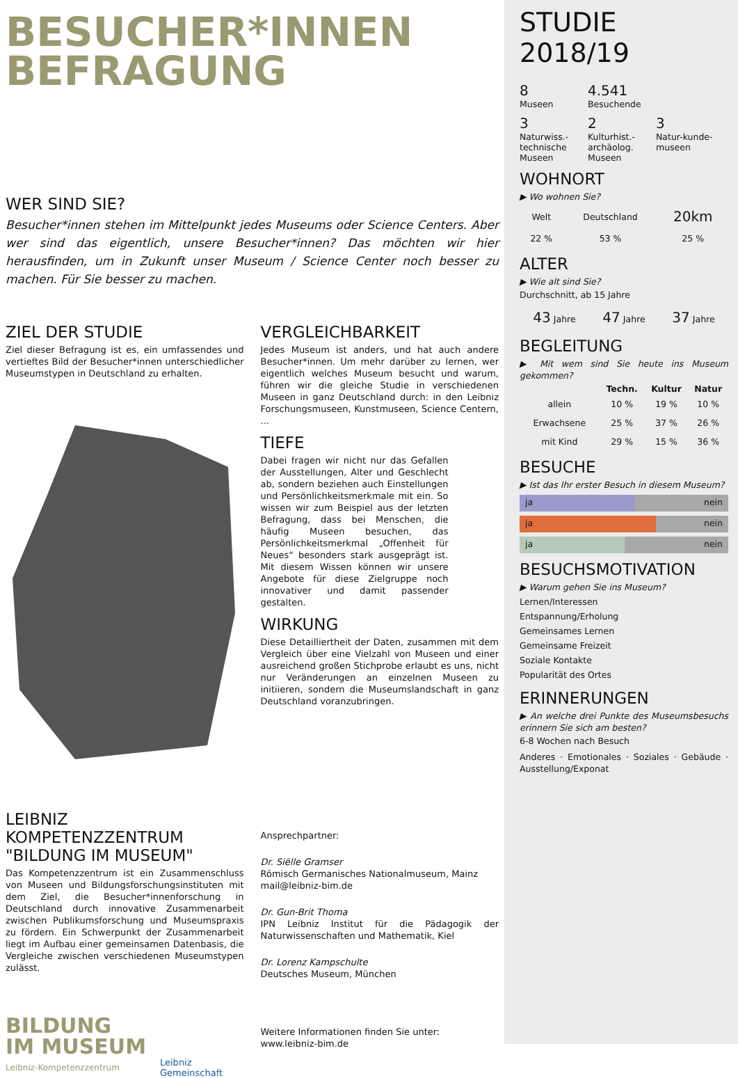BESUCHER*INNEN
BEFRAGUNG
WER SIND SIE?
Besucher*innen stehen im Mittelpunkt jedes Museums oder Science Centers. Aber wer sind das eigentlich, unsere Besucher*innen? Das möchten wir hier herausfinden, um in Zukunft unser Museum / Science Center noch besser zu machen. Für Sie besser zu machen.
ZIEL DER STUDIE
Ziel dieser Befragung ist es, ein umfassendes und vertieftes Bild der Besucher*innen unterschiedlicher Museumstypen in Deutschland zu erhalten.
LEIBNIZ KOMPETENZZENTRUM
"BILDUNG IM MUSEUM"
Das Kompetenzzentrum ist ein Zusammenschluss von Museen und Bildungsforschungsinstituten mit dem Ziel, die Besucher*innenforschung in Deutschland durch innovative Zusammenarbeit zwischen Publikumsforschung und Museumspraxis zu fördern. Ein Schwerpunkt der Zusammenarbeit liegt im Aufbau einer gemeinsamen Datenbasis, die Vergleiche zwischen verschiedenen Museumstypen zulässt.
BILDUNG
IM MUSEUM
Leibniz-Kompetenzzentrum
Leibniz
Gemeinschaft
VERGLEICHBARKEIT
Jedes Museum ist anders, und hat auch andere Besucher*innen. Um mehr darüber zu lernen, wer eigentlich welches Museum besucht und warum, führen wir die gleiche Studie in verschiedenen Museen in ganz Deutschland durch: in den Leibniz Forschungsmuseen, Kunstmuseen, Science Centern, ...
TIEFE
Dabei fragen wir nicht nur das Gefallen der Ausstellungen, Alter und Geschlecht ab, sondern beziehen auch Einstellungen und Persönlichkeitsmerkmale mit ein. So wissen wir zum Beispiel aus der letzten Befragung, dass bei Menschen, die häufig Museen besuchen, das Persönlichkeitsmerkmal „Offenheit für Neues“ besonders stark ausgeprägt ist. Mit diesem Wissen können wir unsere Angebote für diese Zielgruppe noch innovativer und damit passender gestalten.
WIRKUNG
Diese Detailliertheit der Daten, zusammen mit dem Vergleich über eine Vielzahl von Museen und einer ausreichend großen Stichprobe erlaubt es uns, nicht nur Veränderungen an einzelnen Museen zu initiieren, sondern die Museumslandschaft in ganz Deutschland voranzubringen.
Ansprechpartner:
Dr. Siëlle Gramser
Römisch Germanisches Nationalmuseum, Mainz
mail@leibniz-bim.de
Dr. Gun-Brit Thoma
IPN Leibniz Institut für die Pädagogik der Naturwissenschaften und Mathematik, Kiel
Dr. Lorenz Kampschulte
Deutsches Museum, München
Weitere Informationen finden Sie unter:
www.leibniz-bim.de
STUDIE 2018/19
8
Museen
4.541
Besuchende
3
Naturwiss.-technische Museen
2
Kulturhist.-archäolog. Museen
3
Natur-kunde-museen
WOHNORT
▶ Wo wohnen Sie?
| Welt | Deutschland | 20km |
| 22 % | 53 % | 25 % |
ALTER
▶ Wie alt sind Sie?
Durchschnitt, ab 15 Jahre
| 43 Jahre | 47 Jahre | 37 Jahre |
BEGLEITUNG
▶ Mit wem sind Sie heute ins Museum gekommen?
| | Techn. | Kultur | Natur |
| --- | --- | --- | --- |
| allein | 10 % | 19 % | 10 % |
| Erwachsene | 25 % | 37 % | 26 % |
| mit Kind | 29 % | 15 % | 36 % |
BESUCHE
▶ Ist das Ihr erster Besuch in diesem Museum?
ja nein
ja nein
ja nein
BESUCHSMOTIVATION
▶ Warum gehen Sie ins Museum?
Lernen/Interessen
Entspannung/Erholung
Gemeinsames Lernen
Gemeinsame Freizeit
Soziale Kontakte
Popularität des Ortes
ERINNERUNGEN
▶ An welche drei Punkte des Museumsbesuchs erinnern Sie sich am besten?
6-8 Wochen nach Besuch
Anderes · Emotionales · Soziales · Gebäude · Ausstellung/Exponat